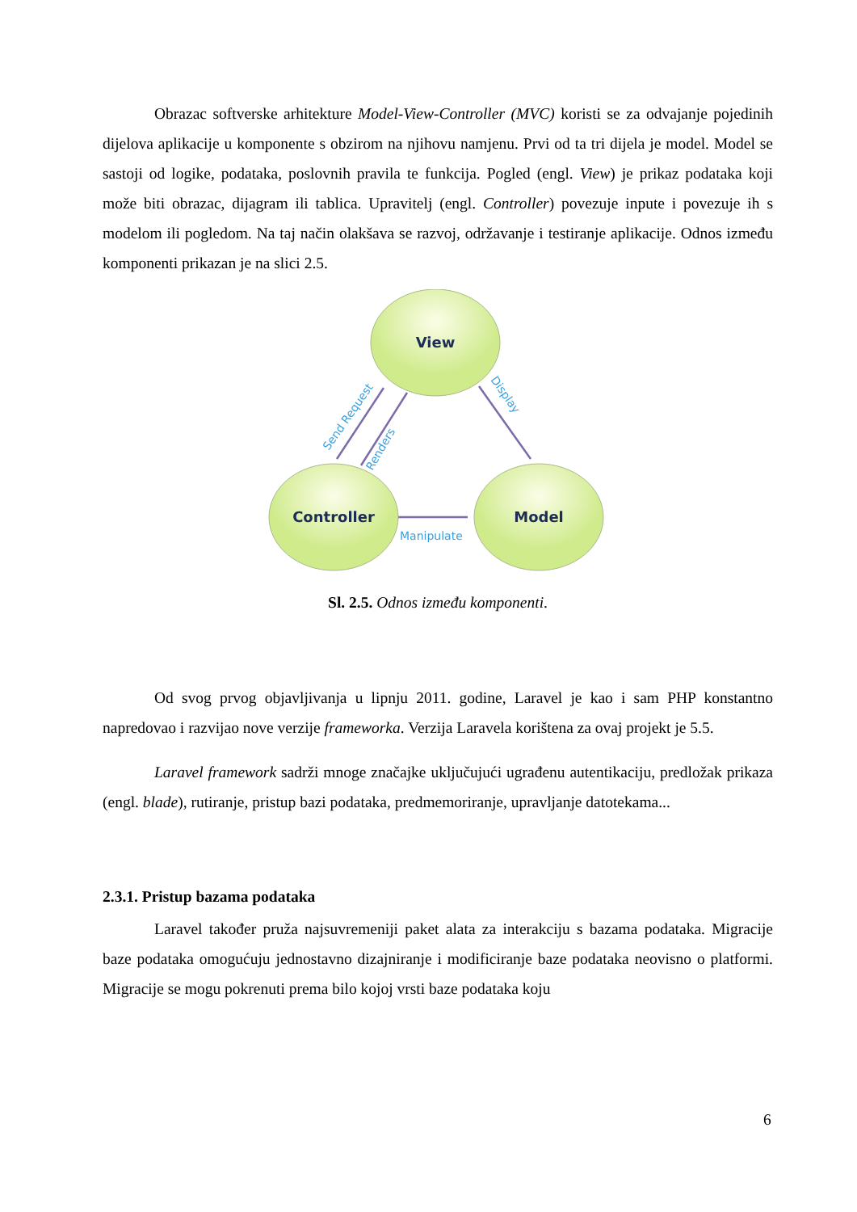Obrazac softverske arhitekture Model-View-Controller (MVC) koristi se za odvajanje pojedinih dijelova aplikacije u komponente s obzirom na njihovu namjenu. Prvi od ta tri dijela je model. Model se sastoji od logike, podataka, poslovnih pravila te funkcija. Pogled (engl. View) je prikaz podataka koji može biti obrazac, dijagram ili tablica. Upravitelj (engl. Controller) povezuje inpute i povezuje ih s modelom ili pogledom. Na taj način olakšava se razvoj, održavanje i testiranje aplikacije. Odnos između komponenti prikazan je na slici 2.5.
View
Controller
Model
Manipulate
Send Request
Renders
Display
Sl. 2.5. Odnos između komponenti.
Od svog prvog objavljivanja u lipnju 2011. godine, Laravel je kao i sam PHP konstantno napredovao i razvijao nove verzije frameworka. Verzija Laravela korištena za ovaj projekt je 5.5.
Laravel framework sadrži mnoge značajke uključujući ugrađenu autentikaciju, predložak prikaza (engl. blade), rutiranje, pristup bazi podataka, predmemoriranje, upravljanje datotekama...
2.3.1. Pristup bazama podataka
Laravel također pruža najsuvremeniji paket alata za interakciju s bazama podataka. Migracije baze podataka omogućuju jednostavno dizajniranje i modificiranje baze podataka neovisno o platformi. Migracije se mogu pokrenuti prema bilo kojoj vrsti baze podataka koju
6